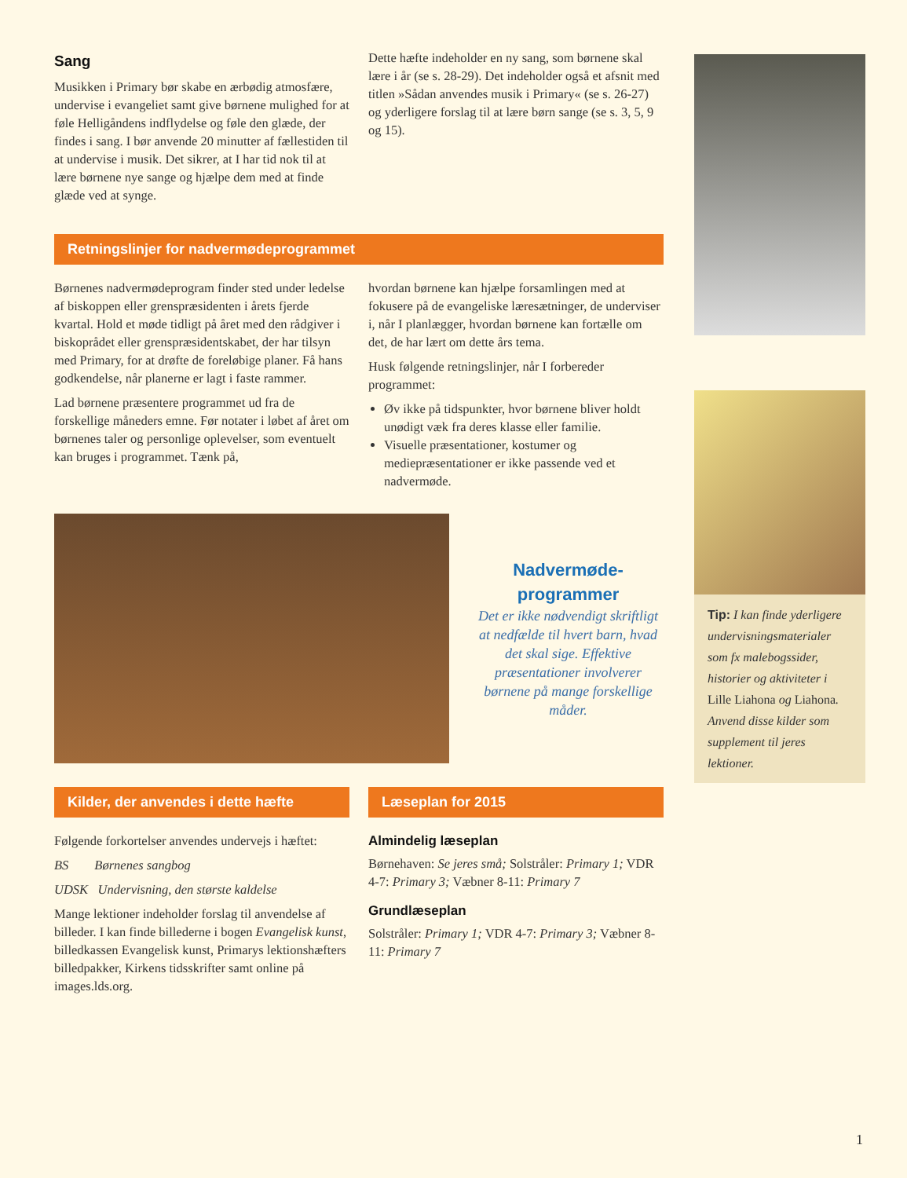Sang
Musikken i Primary bør skabe en ærbødig atmosfære, undervise i evangeliet samt give børnene mulighed for at føle Helligåndens indflydelse og føle den glæde, der findes i sang. I bør anvende 20 minutter af fællestiden til at undervise i musik. Det sikrer, at I har tid nok til at lære børnene nye sange og hjælpe dem med at finde glæde ved at synge.
Dette hæfte indeholder en ny sang, som børnene skal lære i år (se s. 28-29). Det indeholder også et afsnit med titlen »Sådan anvendes musik i Primary« (se s. 26-27) og yderligere forslag til at lære børn sange (se s. 3, 5, 9 og 15).
Retningslinjer for nadvermødeprogrammet
Børnenes nadvermødeprogram finder sted under ledelse af biskoppen eller grenspræsidenten i årets fjerde kvartal. Hold et møde tidligt på året med den rådgiver i biskoprådet eller grenspræsidentskabet, der har tilsyn med Primary, for at drøfte de foreløbige planer. Få hans godkendelse, når planerne er lagt i faste rammer.
Lad børnene præsentere programmet ud fra de forskellige måneders emne. Før notater i løbet af året om børnenes taler og personlige oplevelser, som eventuelt kan bruges i programmet. Tænk på,
hvordan børnene kan hjælpe forsamlingen med at fokusere på de evangeliske læresætninger, de underviser i, når I planlægger, hvordan børnene kan fortælle om det, de har lært om dette års tema.
Husk følgende retningslinjer, når I forbereder programmet:
Øv ikke på tidspunkter, hvor børnene bliver holdt unødigt væk fra deres klasse eller familie.
Visuelle præsentationer, kostumer og mediepræsentationer er ikke passende ved et nadvermøde.
Nadvermøde-
programmer
Det er ikke nødvendigt skriftligt at nedfælde til hvert barn, hvad det skal sige. Effektive præsentationer involverer børnene på mange forskellige måder.
Kilder, der anvendes i dette hæfte
Følgende forkortelser anvendes undervejs i hæftet:
BS Børnenes sangbog
UDSK Undervisning, den største kaldelse
Mange lektioner indeholder forslag til anvendelse af billeder. I kan finde billederne i bogen Evangelisk kunst, billedkassen Evangelisk kunst, Primarys lektionshæfters billedpakker, Kirkens tidsskrifter samt online på images.lds.org.
Læseplan for 2015
Almindelig læseplan
Børnehaven: Se jeres små; Solstråler: Primary 1; VDR 4-7: Primary 3; Væbner 8-11: Primary 7
Grundlæseplan
Solstråler: Primary 1; VDR 4-7: Primary 3; Væbner 8-11: Primary 7
Tip: I kan finde yderligere undervisningsmaterialer som fx malebogssider, historier og aktiviteter i Lille Liahona og Liahona. Anvend disse kilder som supplement til jeres lektioner.
1